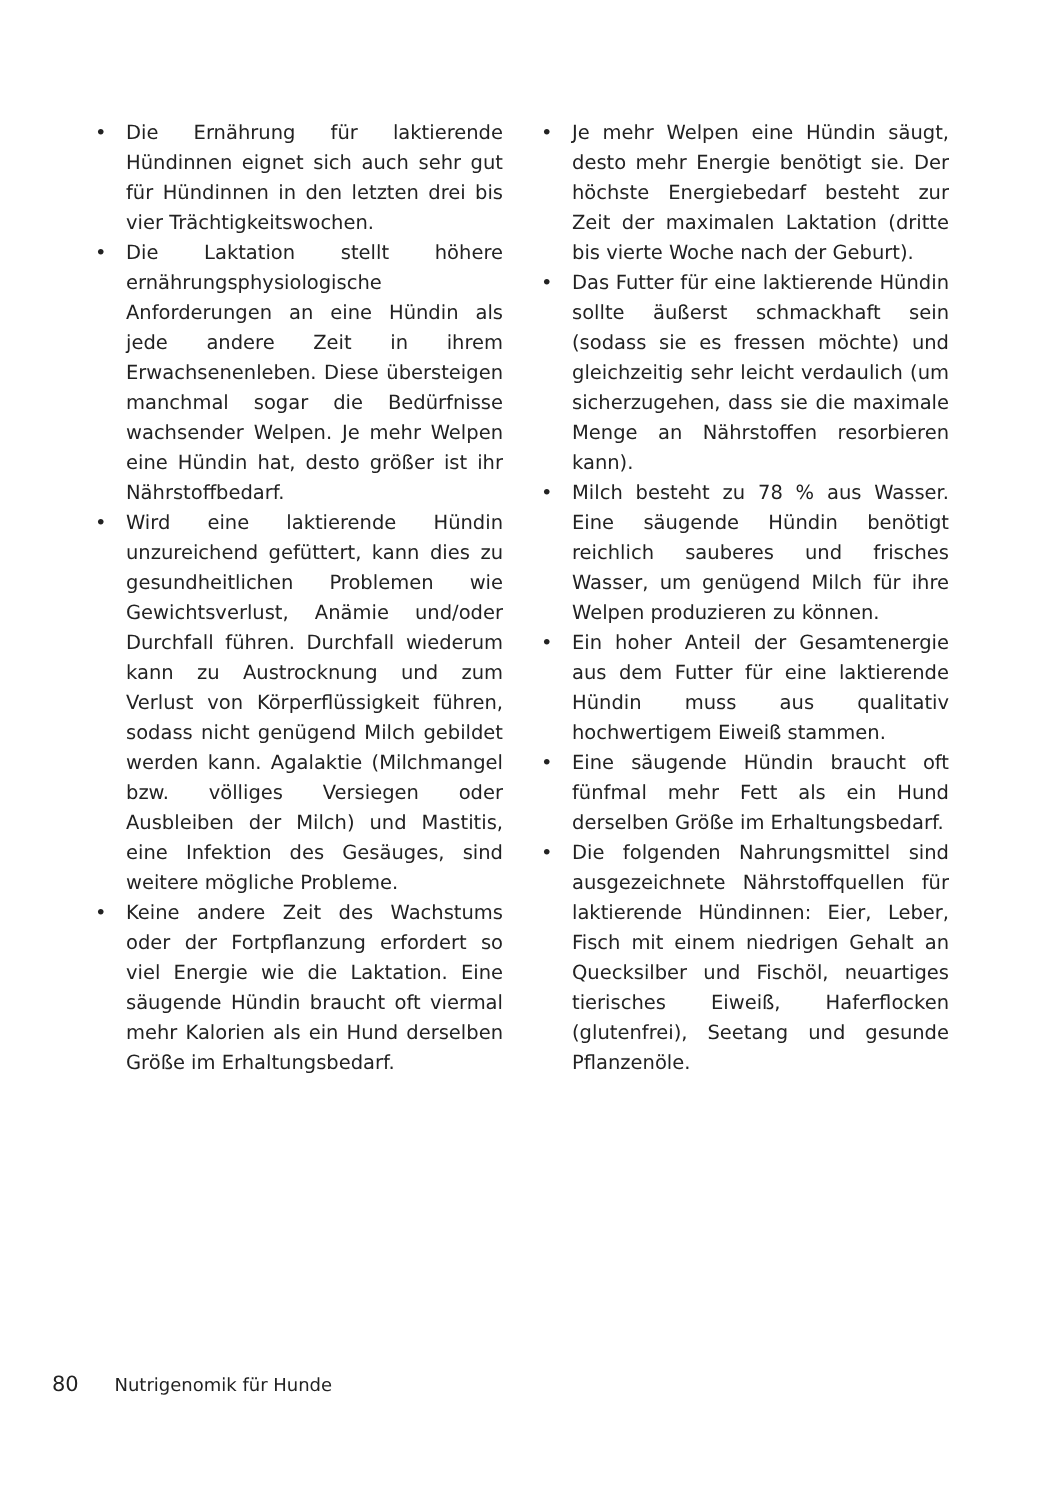• Die Ernährung für laktierende Hündinnen eignet sich auch sehr gut für Hündinnen in den letzten drei bis vier Trächtigkeitswochen.
• Die Laktation stellt höhere ernährungsphysiologische Anforderungen an eine Hündin als jede andere Zeit in ihrem Erwachsenenleben. Diese übersteigen manchmal sogar die Bedürfnisse wachsender Welpen. Je mehr Welpen eine Hündin hat, desto größer ist ihr Nährstoffbedarf.
• Wird eine laktierende Hündin unzureichend gefüttert, kann dies zu gesundheitlichen Problemen wie Gewichtsverlust, Anämie und/oder Durchfall führen. Durchfall wiederum kann zu Austrocknung und zum Verlust von Körperflüssigkeit führen, sodass nicht genügend Milch gebildet werden kann. Agalaktie (Milchmangel bzw. völliges Versiegen oder Ausbleiben der Milch) und Mastitis, eine Infektion des Gesäuges, sind weitere mögliche Probleme.
• Keine andere Zeit des Wachstums oder der Fortpflanzung erfordert so viel Energie wie die Laktation. Eine säugende Hündin braucht oft viermal mehr Kalorien als ein Hund derselben Größe im Erhaltungsbedarf.
• Je mehr Welpen eine Hündin säugt, desto mehr Energie benötigt sie. Der höchste Energiebedarf besteht zur Zeit der maximalen Laktation (dritte bis vierte Woche nach der Geburt).
• Das Futter für eine laktierende Hündin sollte äußerst schmackhaft sein (sodass sie es fressen möchte) und gleichzeitig sehr leicht verdaulich (um sicherzugehen, dass sie die maximale Menge an Nährstoffen resorbieren kann).
• Milch besteht zu 78 % aus Wasser. Eine säugende Hündin benötigt reichlich sauberes und frisches Wasser, um genügend Milch für ihre Welpen produzieren zu können.
• Ein hoher Anteil der Gesamtenergie aus dem Futter für eine laktierende Hündin muss aus qualitativ hochwertigem Eiweiß stammen.
• Eine säugende Hündin braucht oft fünfmal mehr Fett als ein Hund derselben Größe im Erhaltungsbedarf.
• Die folgenden Nahrungsmittel sind ausgezeichnete Nährstoffquellen für laktierende Hündinnen: Eier, Leber, Fisch mit einem niedrigen Gehalt an Quecksilber und Fischöl, neuartiges tierisches Eiweiß, Haferflocken (glutenfrei), Seetang und gesunde Pflanzenöle.
80 Nutrigenomik für Hunde